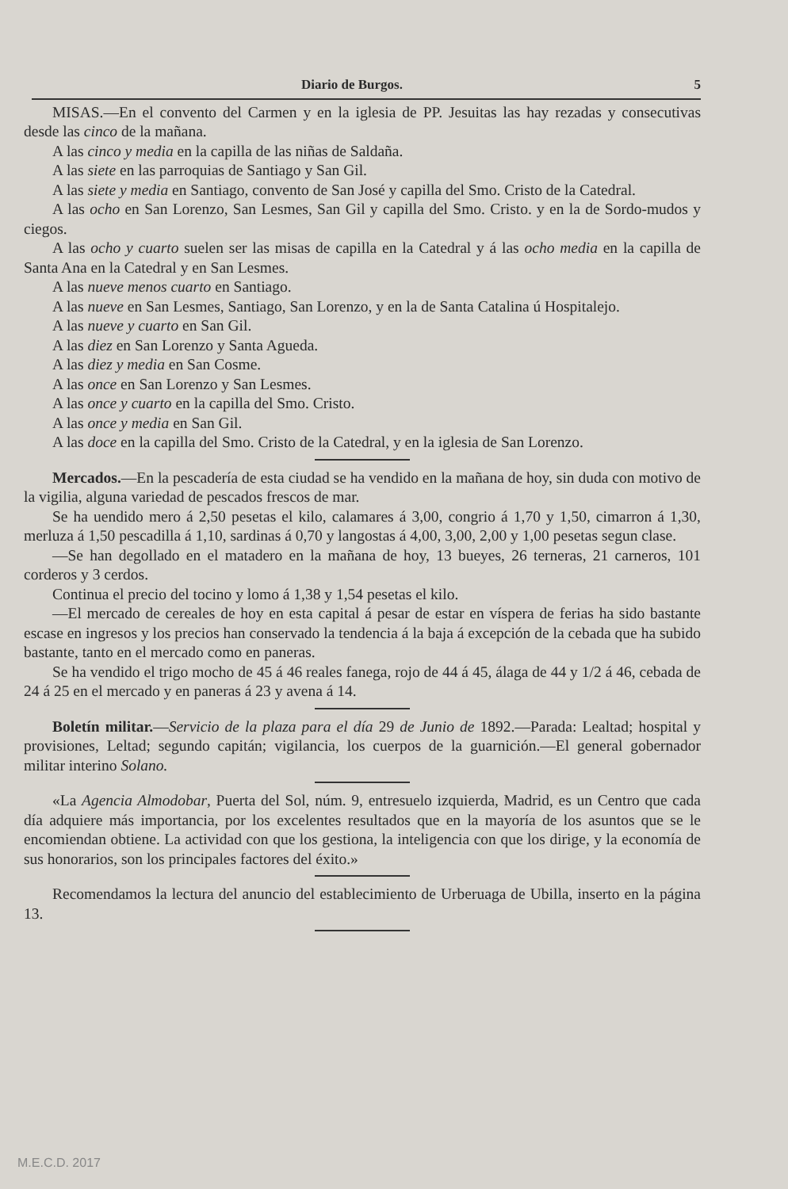Diario de Burgos. 5
MISAS.—En el convento del Carmen y en la iglesia de PP. Jesuitas las hay rezadas y consecutivas desde las cinco de la mañana.
A las cinco y media en la capilla de las niñas de Saldaña.
A las siete en las parroquias de Santiago y San Gil.
A las siete y media en Santiago, convento de San José y capilla del Smo. Cristo de la Catedral.
A las ocho en San Lorenzo, San Lesmes, San Gil y capilla del Smo. Cristo. y en la de Sordo-mudos y ciegos.
A las ocho y cuarto suelen ser las misas de capilla en la Catedral y á las ocho media en la capilla de Santa Ana en la Catedral y en San Lesmes.
A las nueve menos cuarto en Santiago.
A las nueve en San Lesmes, Santiago, San Lorenzo, y en la de Santa Catalina ú Hospitalejo.
A las nueve y cuarto en San Gil.
A las diez en San Lorenzo y Santa Agueda.
A las diez y media en San Cosme.
A las once en San Lorenzo y San Lesmes.
A las once y cuarto en la capilla del Smo. Cristo.
A las once y media en San Gil.
A las doce en la capilla del Smo. Cristo de la Catedral, y en la iglesia de San Lorenzo.
Mercados.—En la pescadería de esta ciudad se ha vendido en la mañana de hoy, sin duda con motivo de la vigilia, alguna variedad de pescados frescos de mar.
Se ha uendido mero á 2,50 pesetas el kilo, calamares á 3,00, congrio á 1,70 y 1,50, cimarron á 1,30, merluza á 1,50 pescadilla á 1,10, sardinas á 0,70 y langostas á 4,00, 3,00, 2,00 y 1,00 pesetas segun clase.
—Se han degollado en el matadero en la mañana de hoy, 13 bueyes, 26 terneras, 21 carneros, 101 corderos y 3 cerdos.
Continua el precio del tocino y lomo á 1,38 y 1,54 pesetas el kilo.
—El mercado de cereales de hoy en esta capital á pesar de estar en víspera de ferias ha sido bastante escase en ingresos y los precios han conservado la tendencia á la baja á excepción de la cebada que ha subido bastante, tanto en el mercado como en paneras.
Se ha vendido el trigo mocho de 45 á 46 reales fanega, rojo de 44 á 45, álaga de 44 y 1/2 á 46, cebada de 24 á 25 en el mercado y en paneras á 23 y avena á 14.
Boletín militar.—Servicio de la plaza para el día 29 de Junio de 1892.—Parada: Lealtad; hospital y provisiones, Leltad; segundo capitán; vigilancia, los cuerpos de la guarnición.—El general gobernador militar interino Solano.
«La Agencia Almodobar, Puerta del Sol, núm. 9, entresuelo izquierda, Madrid, es un Centro que cada día adquiere más importancia, por los excelentes resultados que en la mayoría de los asuntos que se le encomiendan obtiene. La actividad con que los gestiona, la inteligencia con que los dirige, y la economía de sus honorarios, son los principales factores del éxito.»
Recomendamos la lectura del anuncio del establecimiento de Urberuaga de Ubilla, inserto en la página 13.
M.E.C.D. 2017